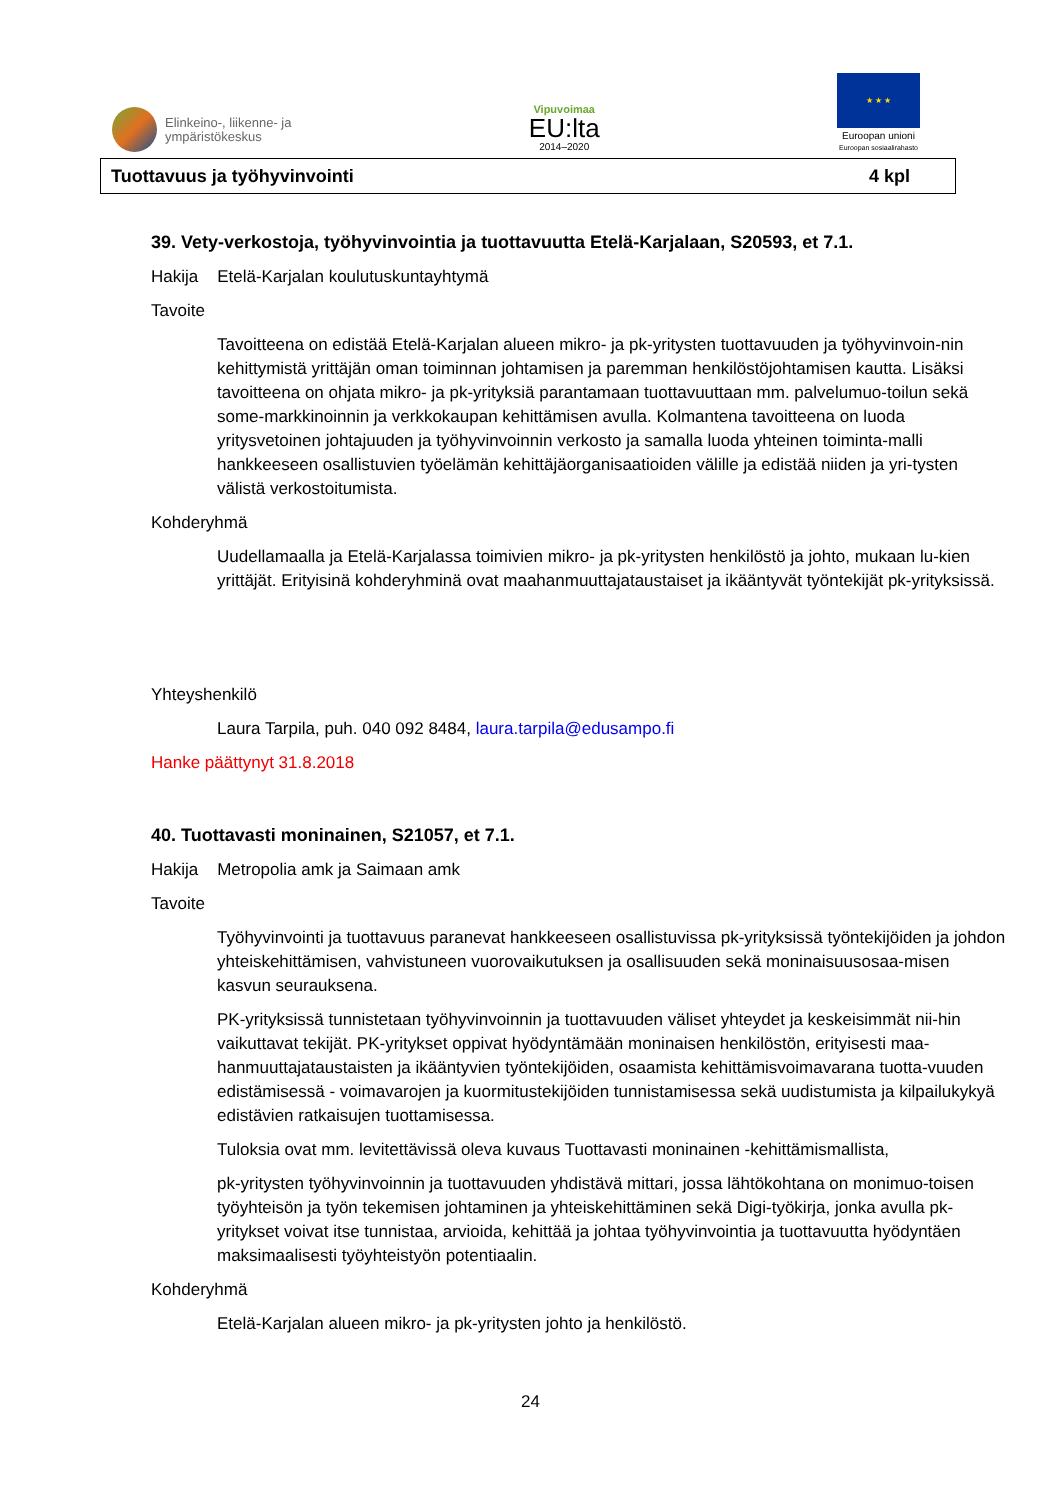Elinkeino-, liikenne- ja
ympäristökeskus
Vipuvoimaa
EU:lta
2014–2020
★ ★ ★
Euroopan unioni
Euroopan sosiaalirahasto
Tuottavuus ja työhyvinvointi 4 kpl
39. Vety-verkostoja, työhyvinvointia ja tuottavuutta Etelä-Karjalaan, S20593, et 7.1.
Hakija Etelä-Karjalan koulutuskuntayhtymä
Tavoite
Tavoitteena on edistää Etelä-Karjalan alueen mikro- ja pk-yritysten tuottavuuden ja työhyvinvoin-nin kehittymistä yrittäjän oman toiminnan johtamisen ja paremman henkilöstöjohtamisen kautta. Lisäksi tavoitteena on ohjata mikro- ja pk-yrityksiä parantamaan tuottavuuttaan mm. palvelumuo-toilun sekä some-markkinoinnin ja verkkokaupan kehittämisen avulla. Kolmantena tavoitteena on luoda yritysvetoinen johtajuuden ja työhyvinvoinnin verkosto ja samalla luoda yhteinen toiminta-malli hankkeeseen osallistuvien työelämän kehittäjäorganisaatioiden välille ja edistää niiden ja yri-tysten välistä verkostoitumista.
Kohderyhmä
Uudellamaalla ja Etelä-Karjalassa toimivien mikro- ja pk-yritysten henkilöstö ja johto, mukaan lu-kien yrittäjät. Erityisinä kohderyhminä ovat maahanmuuttajataustaiset ja ikääntyvät työntekijät pk-yrityksissä.
Yhteyshenkilö
Laura Tarpila, puh. 040 092 8484, laura.tarpila@edusampo.fi
Hanke päättynyt 31.8.2018
40. Tuottavasti moninainen, S21057, et 7.1.
Hakija Metropolia amk ja Saimaan amk
Tavoite
Työhyvinvointi ja tuottavuus paranevat hankkeeseen osallistuvissa pk-yrityksissä työntekijöiden ja johdon yhteiskehittämisen, vahvistuneen vuorovaikutuksen ja osallisuuden sekä moninaisuusosaa-misen kasvun seurauksena.
PK-yrityksissä tunnistetaan työhyvinvoinnin ja tuottavuuden väliset yhteydet ja keskeisimmät nii-hin vaikuttavat tekijät. PK-yritykset oppivat hyödyntämään moninaisen henkilöstön, erityisesti maa-hanmuuttajataustaisten ja ikääntyvien työntekijöiden, osaamista kehittämisvoimavarana tuotta-vuuden edistämisessä - voimavarojen ja kuormitustekijöiden tunnistamisessa sekä uudistumista ja kilpailukykyä edistävien ratkaisujen tuottamisessa.
Tuloksia ovat mm. levitettävissä oleva kuvaus Tuottavasti moninainen -kehittämismallista,
pk-yritysten työhyvinvoinnin ja tuottavuuden yhdistävä mittari, jossa lähtökohtana on monimuo-toisen työyhteisön ja työn tekemisen johtaminen ja yhteiskehittäminen sekä Digi-työkirja, jonka avulla pk-yritykset voivat itse tunnistaa, arvioida, kehittää ja johtaa työhyvinvointia ja tuottavuutta hyödyntäen maksimaalisesti työyhteistyön potentiaalin.
Kohderyhmä
Etelä-Karjalan alueen mikro- ja pk-yritysten johto ja henkilöstö.
24